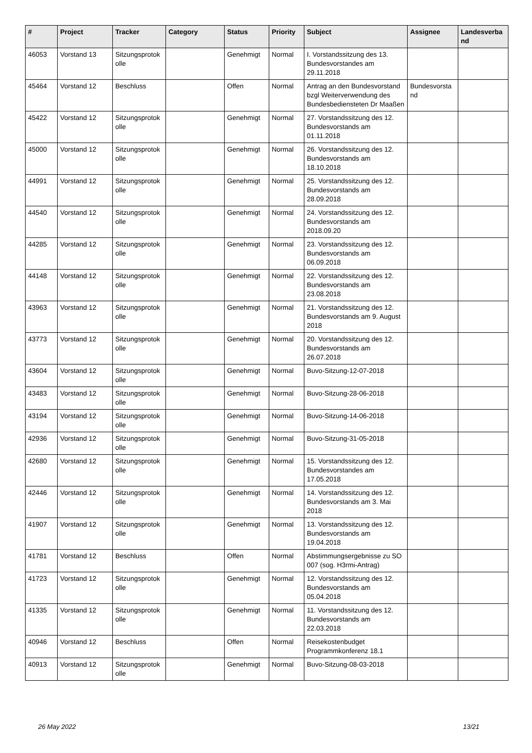| # | Project | Tracker | Category | Status | Priority | Subject | Assignee | Landesverba nd |
| --- | --- | --- | --- | --- | --- | --- | --- | --- |
| 46053 | Vorstand 13 | Sitzungsprotok olle | | Genehmigt | Normal | I. Vorstandssitzung des 13. Bundesvorstandes am 29.11.2018 | | |
| 45464 | Vorstand 12 | Beschluss | | Offen | Normal | Antrag an den Bundesvorstand bzgl Weiterverwendung des Bundesbediensteten Dr Maaßen | Bundesvorsta nd | |
| 45422 | Vorstand 12 | Sitzungsprotok olle | | Genehmigt | Normal | 27. Vorstandssitzung des 12. Bundesvorstands am 01.11.2018 | | |
| 45000 | Vorstand 12 | Sitzungsprotok olle | | Genehmigt | Normal | 26. Vorstandssitzung des 12. Bundesvorstands am 18.10.2018 | | |
| 44991 | Vorstand 12 | Sitzungsprotok olle | | Genehmigt | Normal | 25. Vorstandssitzung des 12. Bundesvorstands am 28.09.2018 | | |
| 44540 | Vorstand 12 | Sitzungsprotok olle | | Genehmigt | Normal | 24. Vorstandssitzung des 12. Bundesvorstands am 2018.09.20 | | |
| 44285 | Vorstand 12 | Sitzungsprotok olle | | Genehmigt | Normal | 23. Vorstandssitzung des 12. Bundesvorstands am 06.09.2018 | | |
| 44148 | Vorstand 12 | Sitzungsprotok olle | | Genehmigt | Normal | 22. Vorstandssitzung des 12. Bundesvorstands am 23.08.2018 | | |
| 43963 | Vorstand 12 | Sitzungsprotok olle | | Genehmigt | Normal | 21. Vorstandssitzung des 12. Bundesvorstands am 9. August 2018 | | |
| 43773 | Vorstand 12 | Sitzungsprotok olle | | Genehmigt | Normal | 20. Vorstandssitzung des 12. Bundesvorstands am 26.07.2018 | | |
| 43604 | Vorstand 12 | Sitzungsprotok olle | | Genehmigt | Normal | Buvo-Sitzung-12-07-2018 | | |
| 43483 | Vorstand 12 | Sitzungsprotok olle | | Genehmigt | Normal | Buvo-Sitzung-28-06-2018 | | |
| 43194 | Vorstand 12 | Sitzungsprotok olle | | Genehmigt | Normal | Buvo-Sitzung-14-06-2018 | | |
| 42936 | Vorstand 12 | Sitzungsprotok olle | | Genehmigt | Normal | Buvo-Sitzung-31-05-2018 | | |
| 42680 | Vorstand 12 | Sitzungsprotok olle | | Genehmigt | Normal | 15. Vorstandssitzung des 12. Bundesvorstandes am 17.05.2018 | | |
| 42446 | Vorstand 12 | Sitzungsprotok olle | | Genehmigt | Normal | 14. Vorstandssitzung des 12. Bundesvorstands am 3. Mai 2018 | | |
| 41907 | Vorstand 12 | Sitzungsprotok olle | | Genehmigt | Normal | 13. Vorstandssitzung des 12. Bundesvorstands am 19.04.2018 | | |
| 41781 | Vorstand 12 | Beschluss | | Offen | Normal | Abstimmungsergebnisse zu SO 007 (sog. H3rmi-Antrag) | | |
| 41723 | Vorstand 12 | Sitzungsprotok olle | | Genehmigt | Normal | 12. Vorstandssitzung des 12. Bundesvorstands am 05.04.2018 | | |
| 41335 | Vorstand 12 | Sitzungsprotok olle | | Genehmigt | Normal | 11. Vorstandssitzung des 12. Bundesvorstands am 22.03.2018 | | |
| 40946 | Vorstand 12 | Beschluss | | Offen | Normal | Reisekostenbudget Programmkonferenz 18.1 | | |
| 40913 | Vorstand 12 | Sitzungsprotok olle | | Genehmigt | Normal | Buvo-Sitzung-08-03-2018 | | |
26 May 2022 13/21